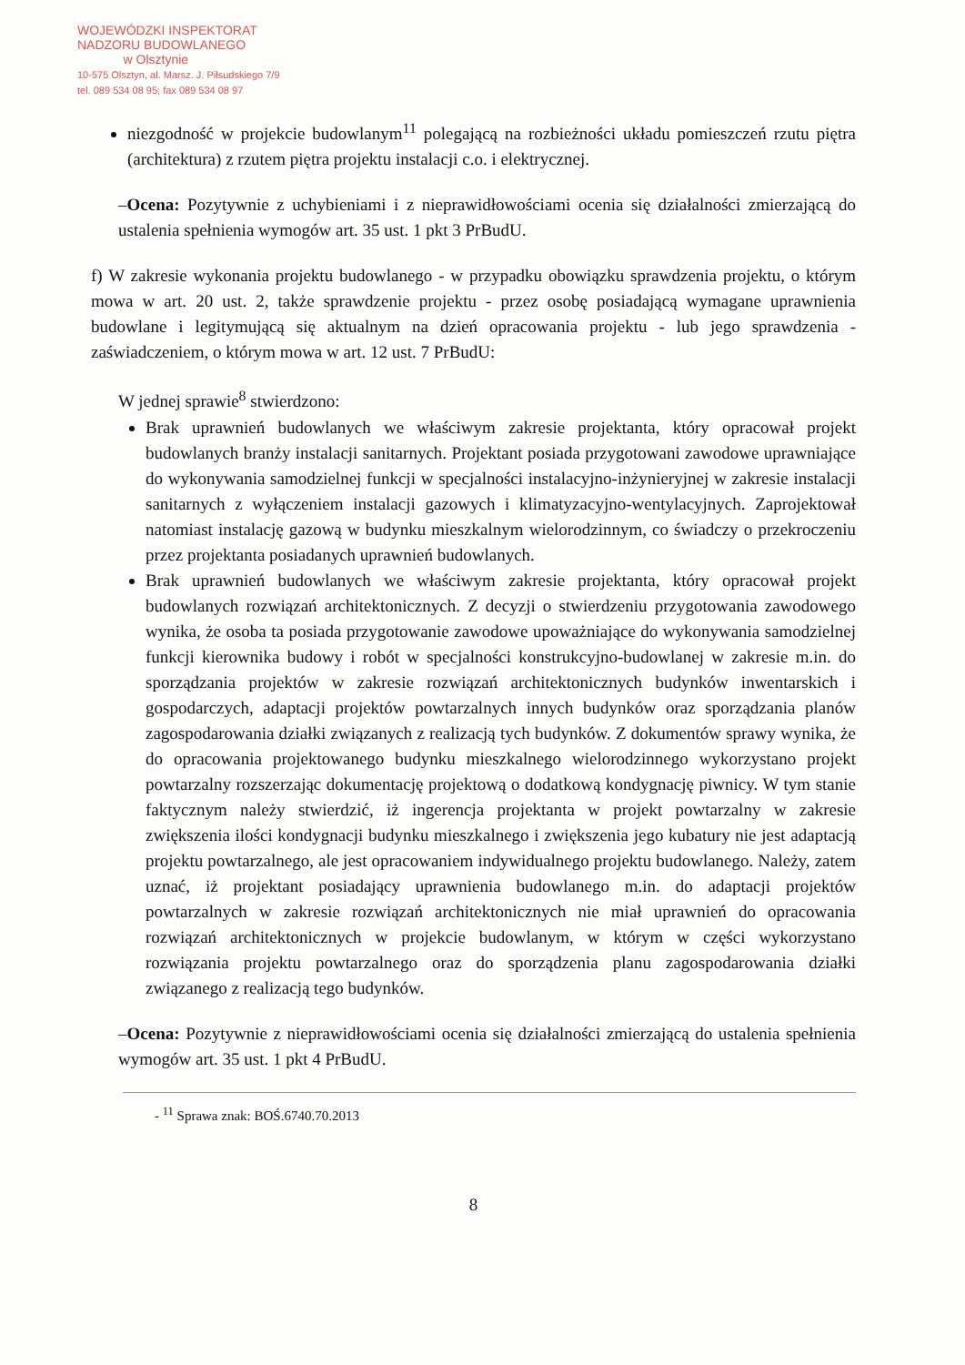WOJEWÓDZKI INSPEKTORAT
NADZORU BUDOWLANEGO
w Olsztynie
10-575 Olsztyn, al. Marsz. J. Piłsudskiego 7/9
tel. 089 534 08 95; fax 089 534 08 97
niezgodność w projekcie budowlanym<sup>11</sup> polegającą na rozbieżności układu pomieszczeń rzutu piętra (architektura) z rzutem piętra projektu instalacji c.o. i elektrycznej.
–Ocena: Pozytywnie z uchybieniami i z nieprawidłowościami ocenia się działalności zmierzającą do ustalenia spełnienia wymogów art. 35 ust. 1 pkt 3 PrBudU.
f) W zakresie wykonania projektu budowlanego - w przypadku obowiązku sprawdzenia projektu, o którym mowa w art. 20 ust. 2, także sprawdzenie projektu - przez osobę posiadającą wymagane uprawnienia budowlane i legitymującą się aktualnym na dzień opracowania projektu - lub jego sprawdzenia - zaświadczeniem, o którym mowa w art. 12 ust. 7 PrBudU:
W jednej sprawie<sup>8</sup> stwierdzono:
Brak uprawnień budowlanych we właściwym zakresie projektanta, który opracował projekt budowlanych branży instalacji sanitarnych. Projektant posiada przygotowani zawodowe uprawniające do wykonywania samodzielnej funkcji w specjalności instalacyjno-inżynieryjnej w zakresie instalacji sanitarnych z wyłączeniem instalacji gazowych i klimatyzacyjno-wentylacyjnych. Zaprojektował natomiast instalację gazową w budynku mieszkalnym wielorodzinnym, co świadczy o przekroczeniu przez projektanta posiadanych uprawnień budowlanych.
Brak uprawnień budowlanych we właściwym zakresie projektanta, który opracował projekt budowlanych rozwiązań architektonicznych. Z decyzji o stwierdzeniu przygotowania zawodowego wynika, że osoba ta posiada przygotowanie zawodowe upoważniające do wykonywania samodzielnej funkcji kierownika budowy i robót w specjalności konstrukcyjno-budowlanej w zakresie m.in. do sporządzania projektów w zakresie rozwiązań architektonicznych budynków inwentarskich i gospodarczych, adaptacji projektów powtarzalnych innych budynków oraz sporządzania planów zagospodarowania działki związanych z realizacją tych budynków. Z dokumentów sprawy wynika, że do opracowania projektowanego budynku mieszkalnego wielorodzinnego wykorzystano projekt powtarzalny rozszerzając dokumentację projektową o dodatkową kondygnację piwnicy. W tym stanie faktycznym należy stwierdzić, iż ingerencja projektanta w projekt powtarzalny w zakresie zwiększenia ilości kondygnacji budynku mieszkalnego i zwiększenia jego kubatury nie jest adaptacją projektu powtarzalnego, ale jest opracowaniem indywidualnego projektu budowlanego. Należy, zatem uznać, iż projektant posiadający uprawnienia budowlanego m.in. do adaptacji projektów powtarzalnych w zakresie rozwiązań architektonicznych nie miał uprawnień do opracowania rozwiązań architektonicznych w projekcie budowlanym, w którym w części wykorzystano rozwiązania projektu powtarzalnego oraz do sporządzenia planu zagospodarowania działki związanego z realizacją tego budynków.
–Ocena: Pozytywnie z nieprawidłowościami ocenia się działalności zmierzającą do ustalenia spełnienia wymogów art. 35 ust. 1 pkt 4 PrBudU.
- <sup>11</sup> Sprawa znak: BOŚ.6740.70.2013
8